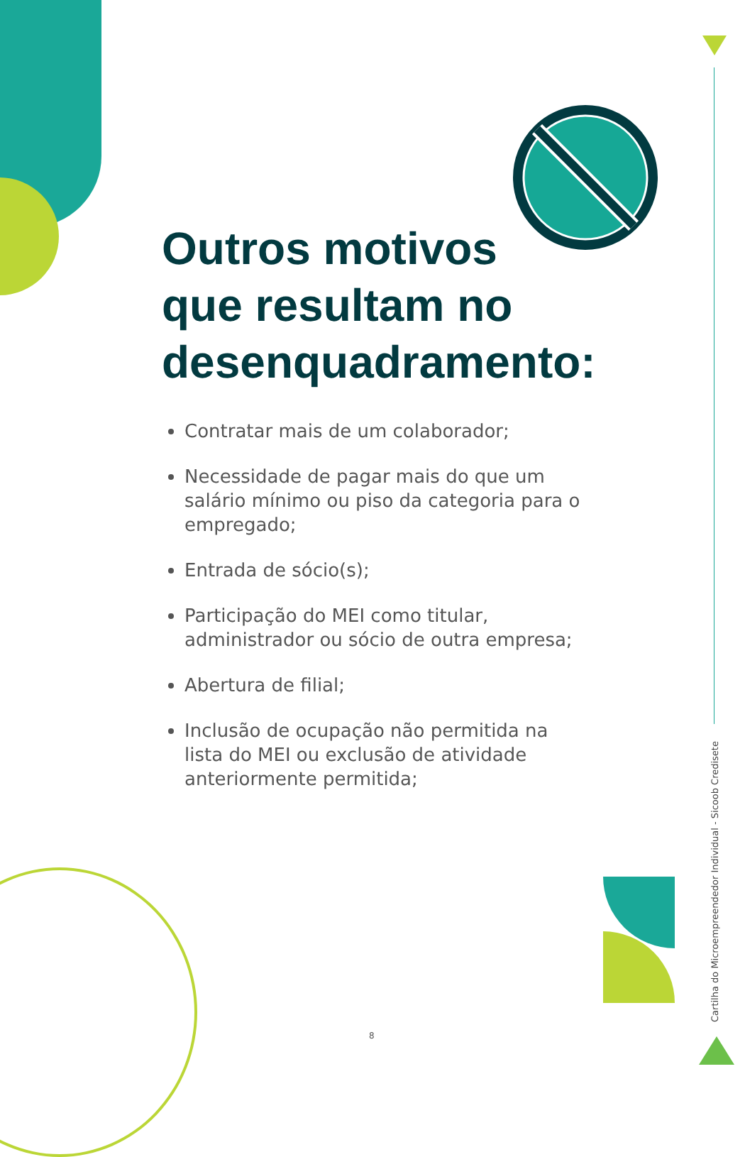Outros motivos
que resultam no
desenquadramento:
Contratar mais de um colaborador;
Necessidade de pagar mais do que um salário mínimo ou piso da categoria para o empregado;
Entrada de sócio(s);
Participação do MEI como titular, administrador ou sócio de outra empresa;
Abertura de filial;
Inclusão de ocupação não permitida na lista do MEI ou exclusão de atividade anteriormente permitida;
8
Cartilha do Microempreendedor Individual - Sicoob Credisete